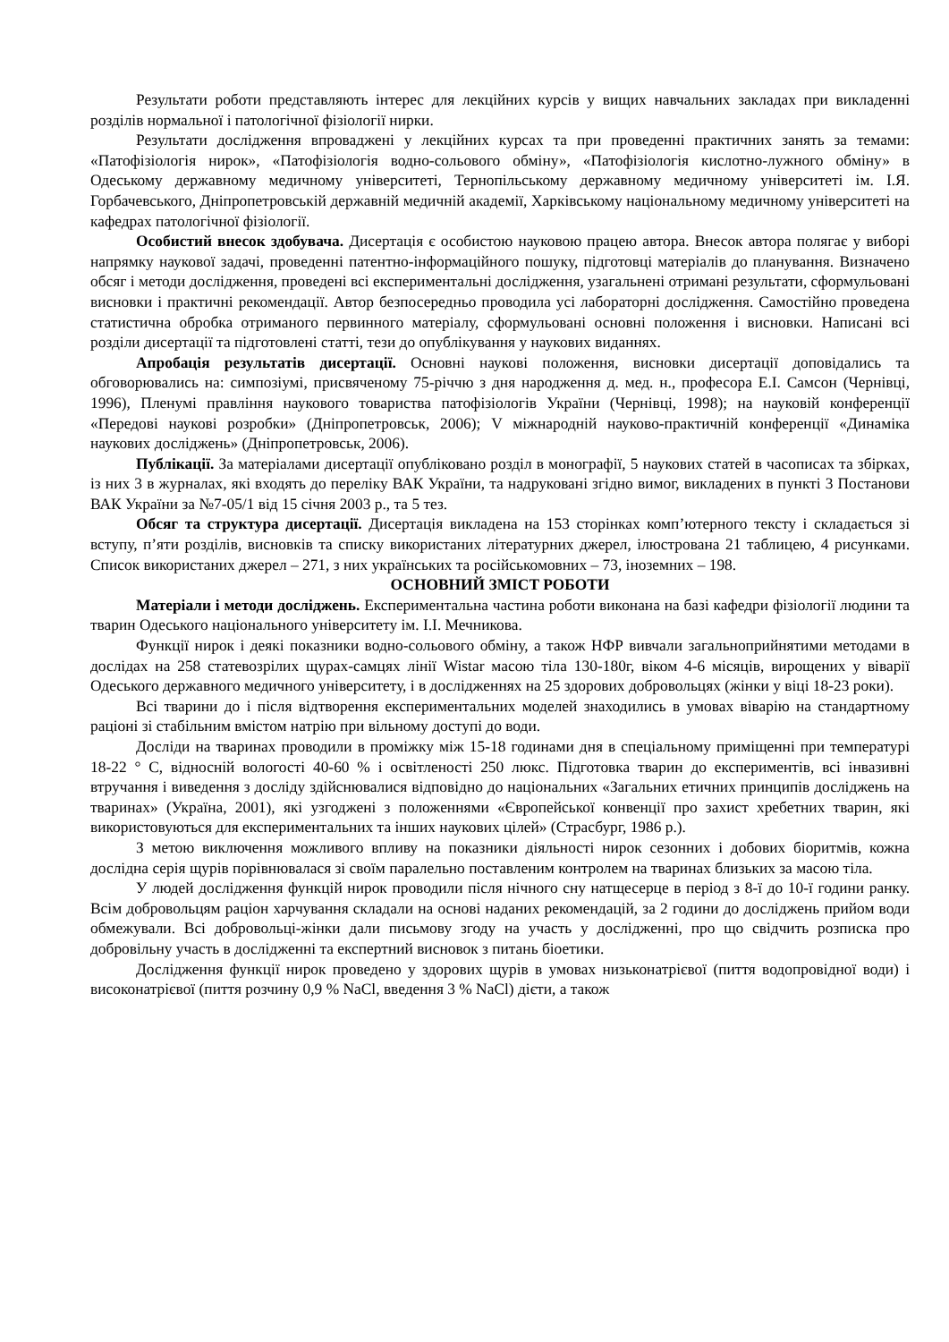Результати роботи представляють інтерес для лекційних курсів у вищих навчальних закладах при викладенні розділів нормальної і патологічної фізіології нирки.
Результати дослідження впроваджені у лекційних курсах та при проведенні практичних занять за темами: «Патофізіологія нирок», «Патофізіологія водно-сольового обміну», «Патофізіологія кислотно-лужного обміну» в Одеському державному медичному університеті, Тернопільському державному медичному університеті ім. І.Я. Горбачевського, Дніпропетровській державній медичній академії, Харківському національному медичному університеті на кафедрах патологічної фізіології.
Особистий внесок здобувача. Дисертація є особистою науковою працею автора. Внесок автора полягає у виборі напрямку наукової задачі, проведенні патентно-інформаційного пошуку, підготовці матеріалів до планування. Визначено обсяг і методи дослідження, проведені всі експериментальні дослідження, узагальнені отримані результати, сформульовані висновки і практичні рекомендації. Автор безпосередньо проводила усі лабораторні дослідження. Самостійно проведена статистична обробка отриманого первинного матеріалу, сформульовані основні положення і висновки. Написані всі розділи дисертації та підготовлені статті, тези до опублікування у наукових виданнях.
Апробація результатів дисертації. Основні наукові положення, висновки дисертації доповідались та обговорювались на: симпозіумі, присвяченому 75-річчю з дня народження д. мед. н., професора Е.І. Самсон (Чернівці, 1996), Пленумі правління наукового товариства патофізіологів України (Чернівці, 1998); на науковій конференції «Передові наукові розробки» (Дніпропетровськ, 2006); V міжнародній науково-практичній конференції «Динаміка наукових досліджень» (Дніпропетровськ, 2006).
Публікації. За матеріалами дисертації опубліковано розділ в монографії, 5 наукових статей в часописах та збірках, із них 3 в журналах, які входять до переліку ВАК України, та надруковані згідно вимог, викладених в пункті 3 Постанови ВАК України за №7-05/1 від 15 січня 2003 р., та 5 тез.
Обсяг та структура дисертації. Дисертація викладена на 153 сторінках комп’ютерного тексту і складається зі вступу, п’яти розділів, висновків та списку використаних літературних джерел, ілюстрована 21 таблицею, 4 рисунками. Список використаних джерел – 271, з них українських та російськомовних – 73, іноземних – 198.
ОСНОВНИЙ ЗМІСТ РОБОТИ
Матеріали і методи досліджень. Експериментальна частина роботи виконана на базі кафедри фізіології людини та тварин Одеського національного університету ім. І.І. Мечникова.
Функції нирок і деякі показники водно-сольового обміну, а також НФР вивчали загальноприйнятими методами в дослідах на 258 статевозрілих щурах-самцях лінії Wistar масою тіла 130-180г, віком 4-6 місяців, вирощених у віварії Одеського державного медичного університету, і в дослідженнях на 25 здорових добровольцях (жінки у віці 18-23 роки).
Всі тварини до і після відтворення експериментальних моделей знаходились в умовах віварію на стандартному раціоні зі стабільним вмістом натрію при вільному доступі до води.
Досліди на тваринах проводили в проміжку між 15-18 годинами дня в спеціальному приміщенні при температурі 18-22 ° C, відносній вологості 40-60 % і освітленості 250 люкс. Підготовка тварин до експериментів, всі інвазивні втручання і виведення з досліду здійснювалися відповідно до національних «Загальних етичних принципів досліджень на тваринах» (Україна, 2001), які узгоджені з положеннями «Європейської конвенції про захист хребетних тварин, які використовуються для експериментальних та інших наукових цілей» (Страсбург, 1986 р.).
З метою виключення можливого впливу на показники діяльності нирок сезонних і добових біоритмів, кожна дослідна серія щурів порівнювалася зі своїм паралельно поставленим контролем на тваринах близьких за масою тіла.
У людей дослідження функцій нирок проводили після нічного сну натщесерце в період з 8-ї до 10-ї години ранку. Всім добровольцям раціон харчування складали на основі наданих рекомендацій, за 2 години до досліджень прийом води обмежували. Всі добровольці-жінки дали письмову згоду на участь у дослідженні, про що свідчить розписка про добровільну участь в дослідженні та експертний висновок з питань біоетики.
Дослідження функції нирок проведено у здорових щурів в умовах низьконатрієвої (пиття водопровідної води) і високонатрієвої (пиття розчину 0,9 % NaCl, введення 3 % NaCl) дієти, а також